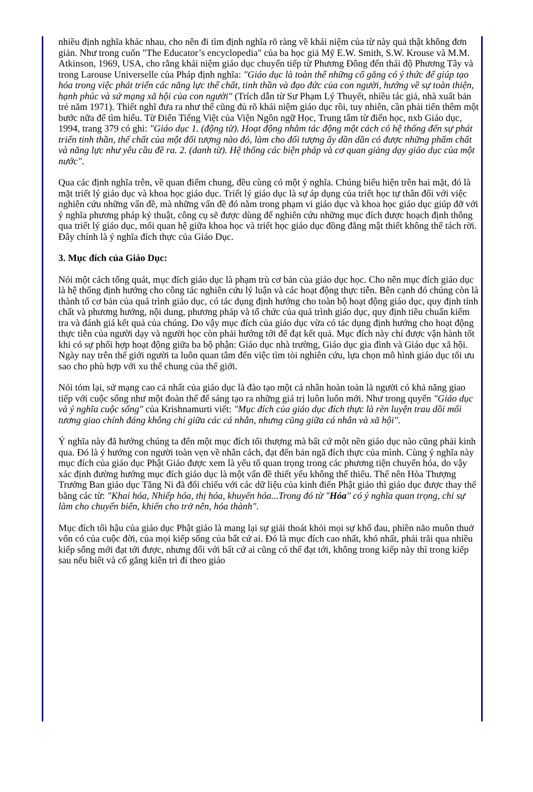nhiều định nghĩa khác nhau, cho nên đi tìm định nghĩa rõ ràng về khái niệm của từ này quả thật không đơn giản. Như trong cuốn "The Educator’s encyclopedia" của ba học giả Mỹ E.W. Smith, S.W. Krouse và M.M. Atkinson, 1969, USA, cho rằng khái niệm giáo dục chuyển tiếp từ Phương Đông đến thái độ Phương Tây và trong Larouse Universelle của Pháp định nghĩa: "Giáo dục là toàn thể những cố gắng có ý thức để giúp tạo hóa trong việc phát triển các năng lực thể chất, tinh thần và đạo đức của con người, hướng về sự toàn thiện, hạnh phúc và sứ mạng xã hội của con người" (Trích dẫn từ Sư Phạm Lý Thuyết, nhiều tác giả, nhà xuất bản trẻ năm 1971). Thiết nghĩ đưa ra như thế cũng đủ rõ khái niệm giáo dục rồi, tuy nhiên, cần phải tiến thêm một bước nữa để tìm hiểu. Từ Điển Tiếng Việt của Viện Ngôn ngữ Học, Trung tâm từ điển học, nxb Giáo dục, 1994, trang 379 có ghi: "Giáo dục 1. (động từ). Hoạt động nhằm tác động một cách có hệ thống đến sự phát triển tinh thần, thể chất của một đối tượng nào đó, làm cho đối tượng ấy dần dần có được những phẩm chất và năng lực như yêu cầu đề ra. 2. (danh từ). Hệ thống các biện pháp và cơ quan giảng dạy giáo dục của một nước".
Qua các định nghĩa trên, về quan điểm chung, đều cùng có một ý nghĩa. Chúng biểu hiện trên hai mặt, đó là mặt triết lý giáo dục và khoa học giáo dục. Triết lý giáo dục là sự áp dụng của triết học tự thân đối với việc nghiên cứu những vấn đề, mà những vấn đề đó nằm trong phạm vi giáo dục và khoa học giáo dục giúp đỡ với ý nghĩa phương pháp kỷ thuật, công cụ sẽ được dùng để nghiên cứu những mục đích được hoạch định thông qua triết lý giáo dục, mối quan hệ giữa khoa học và triết học giáo dục đồng đẳng mật thiết không thể tách rời. Đây chính là ý nghĩa đích thực của Giáo Dục.
3. Mục đích của Giáo Dục:
Nói một cách tổng quát, mục đích giáo dục là phạm trù cơ bản của giáo dục học. Cho nên mục đích giáo dục là hệ thống định hướng cho công tác nghiên cứu lý luận và các hoạt động thực tiễn. Bên cạnh đó chúng còn là thành tố cơ bản của quá trình giáo dục, có tác dụng định hướng cho toàn bộ hoạt động giáo dục, quy định tính chất và phương hướng, nội dung, phương pháp và tổ chức của quá trình giáo dục, quy định tiêu chuẩn kiểm tra và đánh giá kết quả của chúng. Do vậy mục đích của giáo dục vừa có tác dụng định hướng cho hoạt động thực tiễn của người dạy và người học còn phải hướng tới để đạt kết quả. Mục đích này chỉ được vận hành tốt khi có sự phối hợp hoạt động giữa ba bộ phận: Giáo dục nhà trường, Giáo dục gia đình và Giáo dục xã hội. Ngày nay trên thế giới người ta luôn quan tâm đến việc tìm tòi nghiên cứu, lựa chọn mô hình giáo dục tối ưu sao cho phù hợp với xu thế chung của thế giới.
Nói tóm lại, sứ mạng cao cả nhất của giáo dục là đào tạo một cá nhân hoàn toàn là người có khả năng giao tiếp với cuộc sống như một đoàn thể để sáng tạo ra những giá trị luôn luôn mới. Như trong quyển "Giáo dục và ý nghĩa cuộc sống" của Krishnamurti viết: "Mục đích của giáo dục đích thực là rèn luyện trau dồi mối tương giao chính đáng không chỉ giữa các cá nhân, nhưng cũng giữa cá nhân và xã hội".
Ý nghĩa này đã hướng chúng ta đến một mục đích tối thượng mà bất cứ một nền giáo dục nào cũng phải kinh qua. Đó là ý hướng con người toàn vẹn về nhân cách, đạt đến bản ngã đích thực của mình. Cùng ý nghĩa này mục đích của giáo dục Phật Giáo được xem là yếu tố quan trọng trong các phương tiện chuyển hóa, do vậy xác định đường hướng mục đích giáo dục là một vấn đề thiết yếu không thể thiếu. Thế nên Hòa Thượng Trưởng Ban giáo dục Tăng Ni đã đối chiếu với các dữ liệu của kinh điển Phật giáo thì giáo dục được thay thế bằng các từ: "Khai hóa, Nhiếp hóa, thị hóa, khuyến hóa...Trong đó từ "Hóa" có ý nghĩa quan trọng, chỉ sự làm cho chuyển biến, khiến cho trở nên, hóa thành".
Mục đích tối hậu của giáo dục Phật giáo là mang lại sự giải thoát khỏi mọi sự khổ đau, phiền não muôn thuở vốn có của cuộc đời, của mọi kiếp sống của bất cứ ai. Đó là mục đích cao nhất, khó nhất, phải trãi qua nhiều kiếp sống mới đạt tới được, nhưng đối với bất cứ ai cũng có thể đạt tới, không trong kiếp này thì trong kiếp sau nếu biết và cố gắng kiên trì đi theo giáo